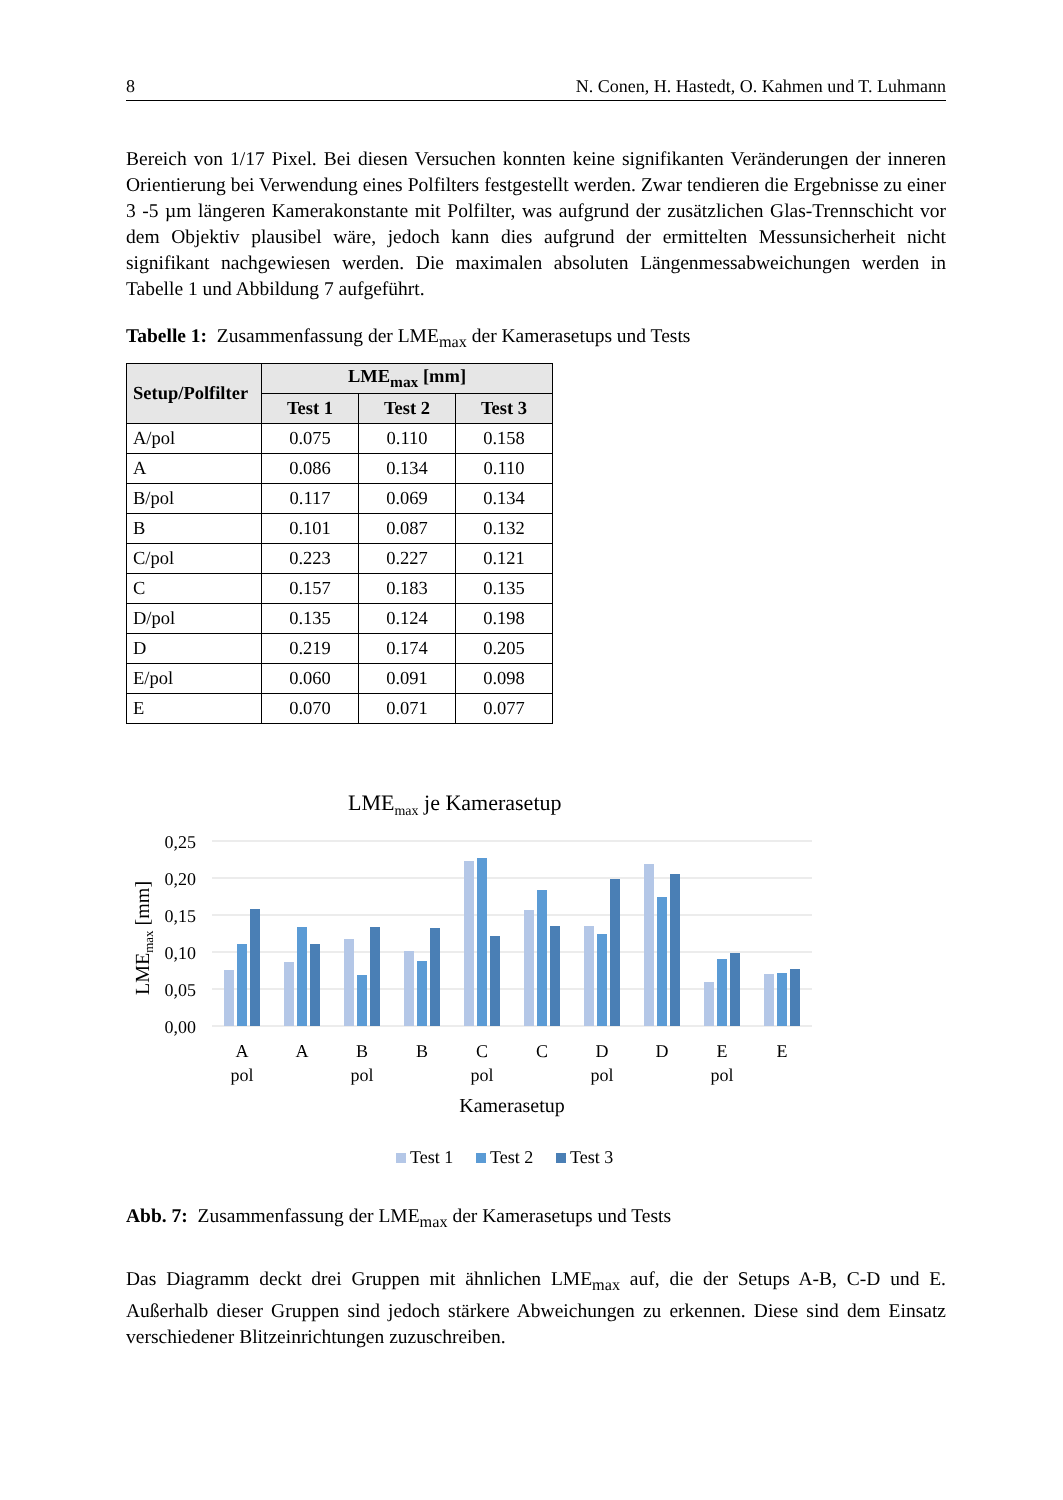8 N. Conen, H. Hastedt, O. Kahmen und T. Luhmann
Bereich von 1/17 Pixel. Bei diesen Versuchen konnten keine signifikanten Veränderungen der inneren Orientierung bei Verwendung eines Polfilters festgestellt werden. Zwar tendieren die Ergebnisse zu einer 3 -5 µm längeren Kamerakonstante mit Polfilter, was aufgrund der zusätzlichen Glas-Trennschicht vor dem Objektiv plausibel wäre, jedoch kann dies aufgrund der ermittelten Messunsicherheit nicht signifikant nachgewiesen werden. Die maximalen absoluten Längenmessabweichungen werden in Tabelle 1 und Abbildung 7 aufgeführt.
Tabelle 1: Zusammenfassung der LME<sub>max</sub> der Kamerasetups und Tests
| Setup/Polfilter | LME<sub>max</sub> [mm] | | |
| --- | --- | --- | --- |
| | Test 1 | Test 2 | Test 3 |
| A/pol | 0.075 | 0.110 | 0.158 |
| A | 0.086 | 0.134 | 0.110 |
| B/pol | 0.117 | 0.069 | 0.134 |
| B | 0.101 | 0.087 | 0.132 |
| C/pol | 0.223 | 0.227 | 0.121 |
| C | 0.157 | 0.183 | 0.135 |
| D/pol | 0.135 | 0.124 | 0.198 |
| D | 0.219 | 0.174 | 0.205 |
| E/pol | 0.060 | 0.091 | 0.098 |
| E | 0.070 | 0.071 | 0.077 |
LMEmax je Kamerasetup
0,25
0,20
0,15
0,10
0,05
0,00
LMEmax [mm]
A
pol
A
B
pol
B
C
pol
C
D
pol
D
E
pol
E
Kamerasetup
Test 1
Test 2
Test 3
Abb. 7: Zusammenfassung der LME<sub>max</sub> der Kamerasetups und Tests
Das Diagramm deckt drei Gruppen mit ähnlichen LME<sub>max</sub> auf, die der Setups A-B, C-D und E. Außerhalb dieser Gruppen sind jedoch stärkere Abweichungen zu erkennen. Diese sind dem Einsatz verschiedener Blitzeinrichtungen zuzuschreiben.